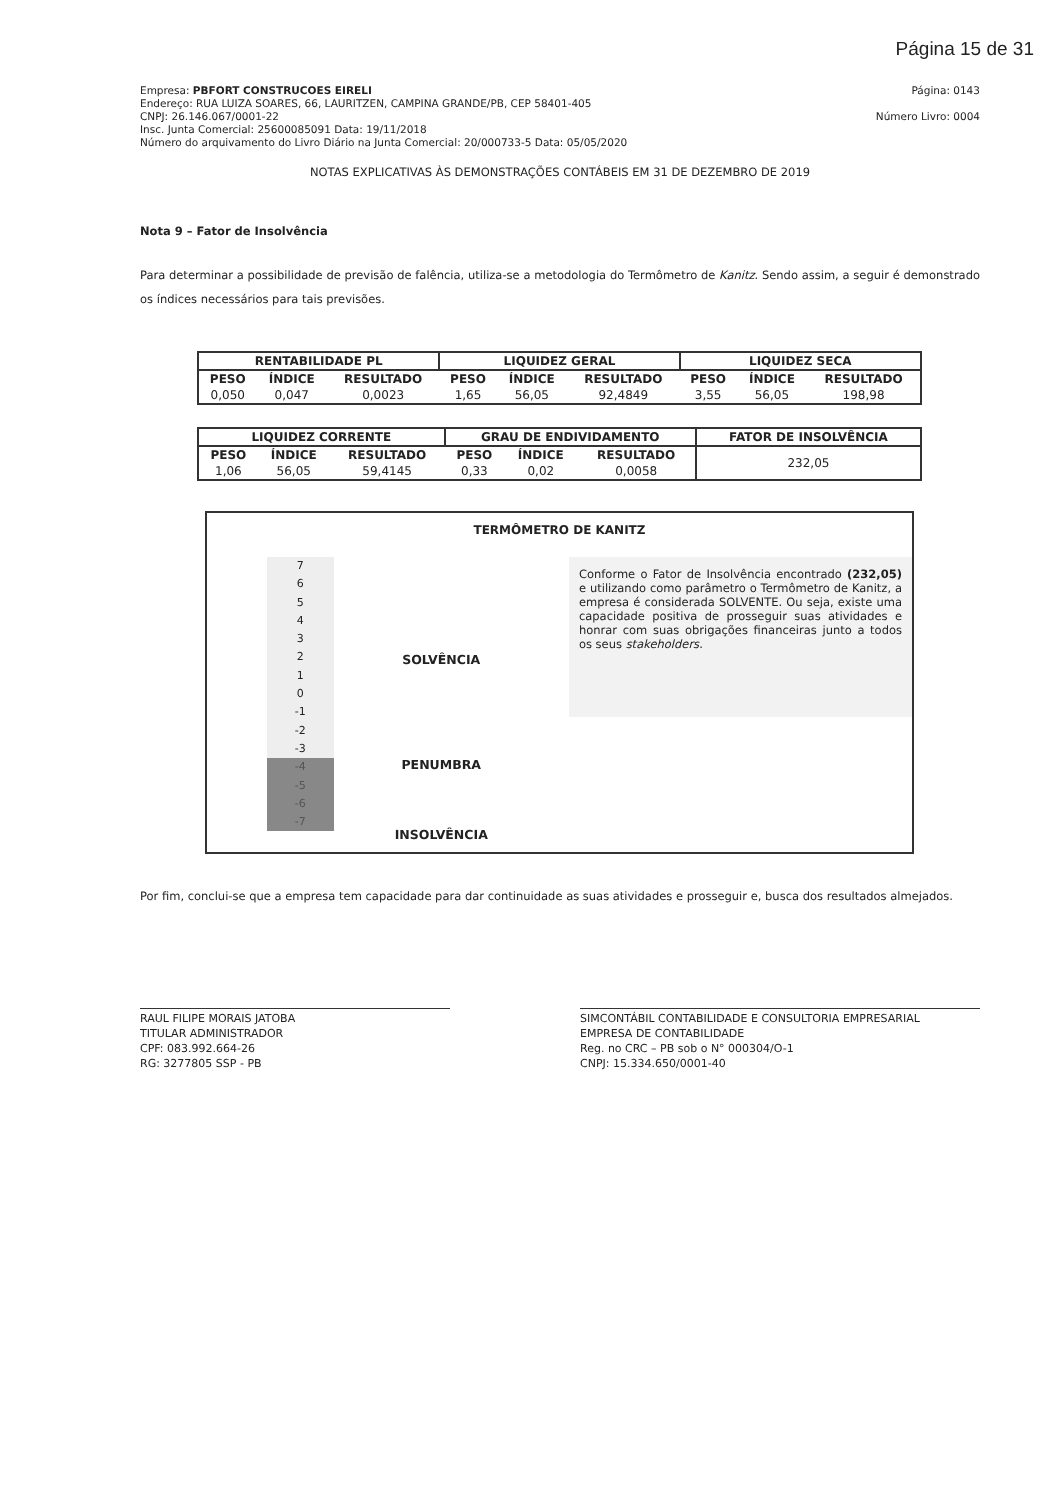Página 15 de 31
Empresa: PBFORT CONSTRUCOES EIRELI
Endereço: RUA LUIZA SOARES, 66, LAURITZEN, CAMPINA GRANDE/PB, CEP 58401-405
CNPJ: 26.146.067/0001-22
Insc. Junta Comercial: 25600085091 Data: 19/11/2018
Número do arquivamento do Livro Diário na Junta Comercial: 20/000733-5 Data: 05/05/2020
Página: 0143
Número Livro: 0004
NOTAS EXPLICATIVAS ÀS DEMONSTRAÇÕES CONTÁBEIS EM 31 DE DEZEMBRO DE 2019
Nota 9 – Fator de Insolvência
Para determinar a possibilidade de previsão de falência, utiliza-se a metodologia do Termômetro de Kanitz. Sendo assim, a seguir é demonstrado os índices necessários para tais previsões.
| RENTABILIDADE PL | | | LIQUIDEZ GERAL | | | LIQUIDEZ SECA | | |
| --- | --- | --- | --- | --- | --- | --- | --- | --- |
| PESO | ÍNDICE | RESULTADO | PESO | ÍNDICE | RESULTADO | PESO | ÍNDICE | RESULTADO |
| 0,050 | 0,047 | 0,0023 | 1,65 | 56,05 | 92,4849 | 3,55 | 56,05 | 198,98 |
| LIQUIDEZ CORRENTE | | | GRAU DE ENDIVIDAMENTO | | | FATOR DE INSOLVÊNCIA |
| --- | --- | --- | --- | --- | --- | --- |
| PESO | ÍNDICE | RESULTADO | PESO | ÍNDICE | RESULTADO | 232,05 |
| 1,06 | 56,05 | 59,4145 | 0,33 | 0,02 | 0,0058 | |
TERMÔMETRO DE KANITZ
7
6
5
4
3
2
1
0
-1
-2
-3
-4
-5
-6
-7
SOLVÊNCIA
PENUMBRA
INSOLVÊNCIA
Conforme o Fator de Insolvência encontrado (232,05) e utilizando como parâmetro o Termômetro de Kanitz, a empresa é considerada SOLVENTE. Ou seja, existe uma capacidade positiva de prosseguir suas atividades e honrar com suas obrigações financeiras junto a todos os seus stakeholders.
Por fim, conclui-se que a empresa tem capacidade para dar continuidade as suas atividades e prosseguir e, busca dos resultados almejados.
RAUL FILIPE MORAIS JATOBA
TITULAR ADMINISTRADOR
CPF: 083.992.664-26
RG: 3277805 SSP - PB
SIMCONTÁBIL CONTABILIDADE E CONSULTORIA EMPRESARIAL
EMPRESA DE CONTABILIDADE
Reg. no CRC – PB sob o N° 000304/O-1
CNPJ: 15.334.650/0001-40